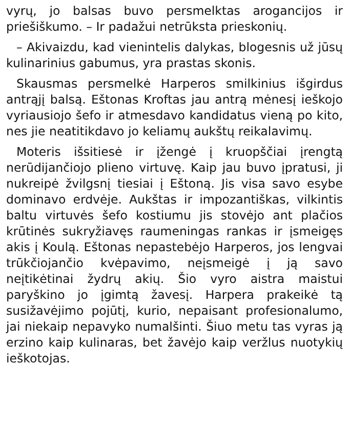vyrų, jo balsas buvo persmelktas arogancijos ir priešiškumo. – Ir padažui netrūksta priesko­nių.
– Akivaizdu, kad vienintelis dalykas, blogesnis už jūsų kulinarinius gabumus, yra prastas skonis.
Skausmas persmelkė Harperos smilkinius išgirdus antrąjį balsą. Eštonas Kroftas jau antrą mėnesį ieškojo vyriausiojo šefo ir atmesdavo kandidatus vieną po kito, nes jie neatitikdavo jo keliamų aukštų reikalavimų.
Moteris išsitiesė ir įžengė į kruopščiai įrengtą nerūdijančiojo plieno virtuvę. Kaip jau buvo įpratusi, ji nukreipė žvilgsnį tiesiai į Eštoną. Jis visa savo esybe dominavo erdvėje. Aukštas ir impozantiškas, vilkintis baltu virtuvės šefo kostiumu jis stovėjo ant plačios krūtinės sukryžiavęs raumeningas rankas ir įsmeigęs akis į Koulą. Eštonas nepastebėjo Harperos, jos lengvai trūkčiojančio kvėpavimo, neįsmeigė į ją savo neįtikėtinai žydrų akių. Šio vyro aistra maistui paryškino jo įgimtą žavesį. Harpera prakeikė tą susižavėjimo pojūtį, kurio, nepaisant profesionalumo, jai niekaip nepavyko numalšinti. Šiuo metu tas vyras ją erzino kaip kulinaras, bet žavėjo kaip veržlus nuotykių ieškotojas.